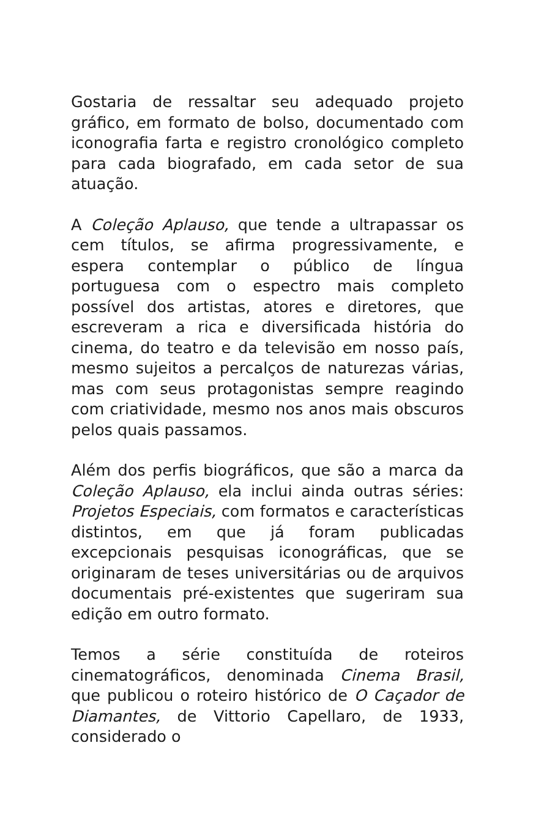Gostaria de ressaltar seu adequado projeto gráfico, em formato de bolso, documentado com iconografia farta e registro cronológico completo para cada biografado, em cada setor de sua atuação.
A Coleção Aplauso, que tende a ultrapassar os cem títulos, se afirma progressivamente, e espera contemplar o público de língua portuguesa com o espectro mais completo possível dos artistas, atores e diretores, que escreveram a rica e diversificada história do cinema, do teatro e da televisão em nosso país, mesmo sujeitos a percalços de naturezas várias, mas com seus protagonistas sempre reagindo com criatividade, mesmo nos anos mais obscuros pelos quais passamos.
Além dos perfis biográficos, que são a marca da Coleção Aplauso, ela inclui ainda outras séries: Projetos Especiais, com formatos e características distintos, em que já foram publicadas excepcionais pesquisas iconográficas, que se originaram de teses universitárias ou de arquivos documentais pré-existentes que sugeriram sua edição em outro formato.
Temos a série constituída de roteiros cinematográficos, denominada Cinema Brasil, que publicou o roteiro histórico de O Caçador de Diamantes, de Vittorio Capellaro, de 1933, considerado o